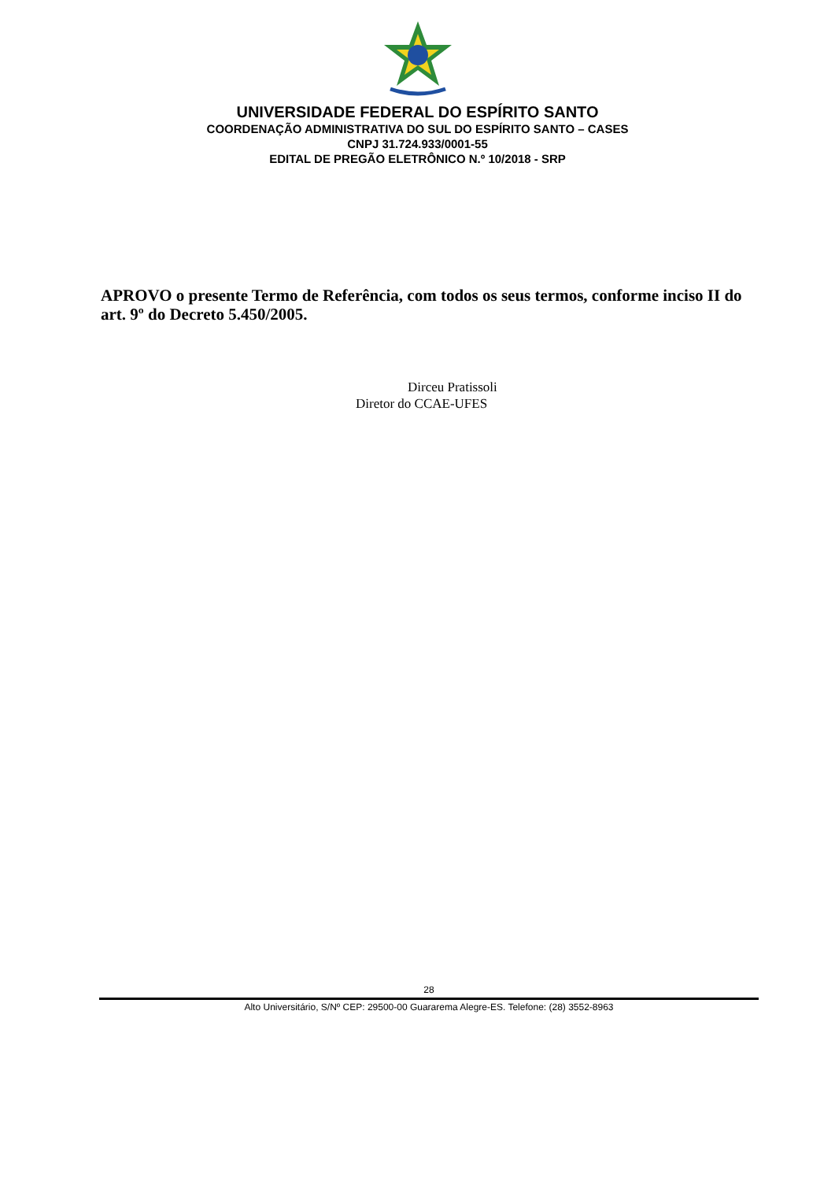UNIVERSIDADE FEDERAL DO ESPÍRITO SANTO
COORDENAÇÃO ADMINISTRATIVA DO SUL DO ESPÍRITO SANTO – CASES
CNPJ 31.724.933/0001-55
EDITAL DE PREGÃO ELETRÔNICO N.º 10/2018 - SRP
APROVO o presente Termo de Referência, com todos os seus termos, conforme inciso II do art. 9º do Decreto 5.450/2005.
Dirceu Pratissoli
Diretor do CCAE-UFES
28
Alto Universitário, S/Nº CEP: 29500-00 Guararema Alegre-ES. Telefone: (28) 3552-8963